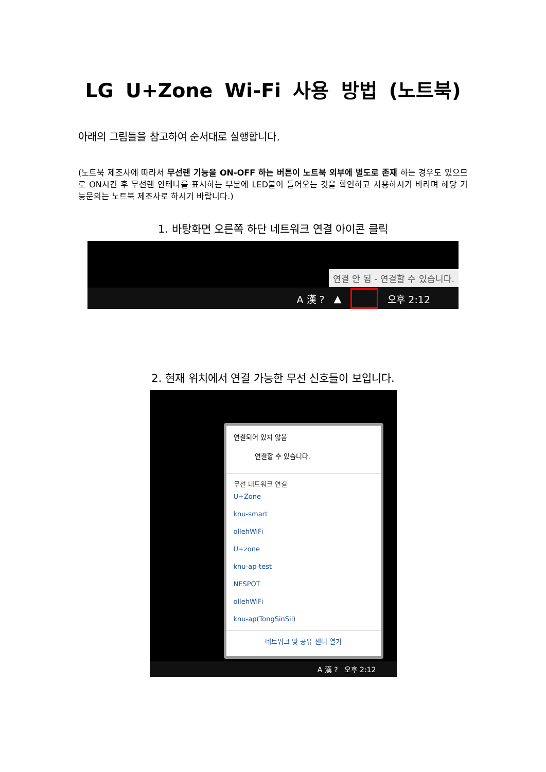LG U+Zone Wi-Fi 사용 방법 (노트북)
아래의 그림들을 참고하여 순서대로 실행합니다.
(노트북 제조사에 따라서 무선랜 기능을 ON-OFF 하는 버튼이 노트북 외부에 별도로 존재 하는 경우도 있으므로 ON시킨 후 무선랜 안테나를 표시하는 부분에 LED불이 들어오는 것을 확인하고 사용하시기 바라며 해당 기능문의는 노트북 제조사로 하시기 바랍니다.)
1. 바탕화면 오른쪽 하단 네트워크 연결 아이콘 클릭
연결 안 됨 - 연결할 수 있습니다.
A 漢 ? ▲ 오후 2:12
2. 현재 위치에서 연결 가능한 무선 신호들이 보입니다.
연결되어 있지 않음
연결할 수 있습니다.
무선 네트워크 연결
U+Zone
knu-smart
ollehWiFi
U+zone
knu-ap-test
NESPOT
ollehWiFi
knu-ap(TongSinSil)
네트워크 및 공유 센터 열기
A 漢 ? 오후 2:12